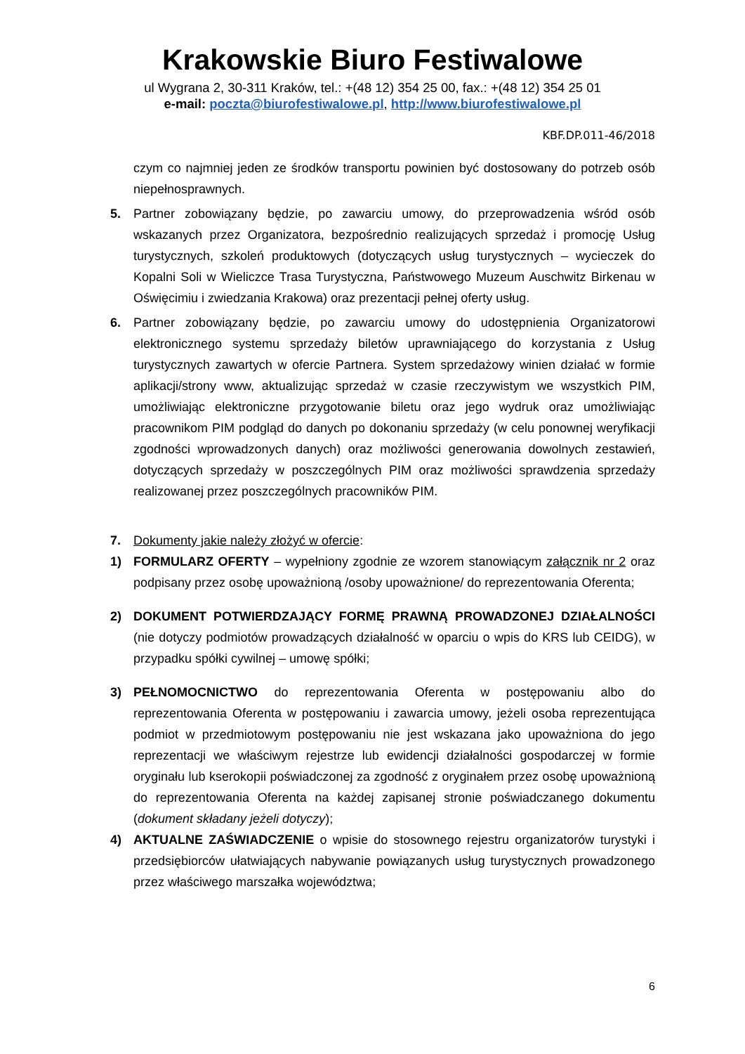Krakowskie Biuro Festiwalowe
ul Wygrana 2, 30-311 Kraków, tel.: +(48 12) 354 25 00, fax.: +(48 12) 354 25 01
e-mail: poczta@biurofestiwalowe.pl, http://www.biurofestiwalowe.pl
KBF.DP.011-46/2018
czym co najmniej jeden ze środków transportu powinien być dostosowany do potrzeb osób niepełnosprawnych.
5. Partner zobowiązany będzie, po zawarciu umowy, do przeprowadzenia wśród osób wskazanych przez Organizatora, bezpośrednio realizujących sprzedaż i promocję Usług turystycznych, szkoleń produktowych (dotyczących usług turystycznych – wycieczek do Kopalni Soli w Wieliczce Trasa Turystyczna, Państwowego Muzeum Auschwitz Birkenau w Oświęcimiu i zwiedzania Krakowa) oraz prezentacji pełnej oferty usług.
6. Partner zobowiązany będzie, po zawarciu umowy do udostępnienia Organizatorowi elektronicznego systemu sprzedaży biletów uprawniającego do korzystania z Usług turystycznych zawartych w ofercie Partnera. System sprzedażowy winien działać w formie aplikacji/strony www, aktualizując sprzedaż w czasie rzeczywistym we wszystkich PIM, umożliwiając elektroniczne przygotowanie biletu oraz jego wydruk oraz umożliwiając pracownikom PIM podgląd do danych po dokonaniu sprzedaży (w celu ponownej weryfikacji zgodności wprowadzonych danych) oraz możliwości generowania dowolnych zestawień, dotyczących sprzedaży w poszczególnych PIM oraz możliwości sprawdzenia sprzedaży realizowanej przez poszczególnych pracowników PIM.
7. Dokumenty jakie należy złożyć w ofercie:
1) FORMULARZ OFERTY – wypełniony zgodnie ze wzorem stanowiącym załącznik nr 2 oraz podpisany przez osobę upoważnioną /osoby upoważnione/ do reprezentowania Oferenta;
2) DOKUMENT POTWIERDZAJĄCY FORMĘ PRAWNĄ PROWADZONEJ DZIAŁALNOŚCI (nie dotyczy podmiotów prowadzących działalność w oparciu o wpis do KRS lub CEIDG), w przypadku spółki cywilnej – umowę spółki;
3) PEŁNOMOCNICTWO do reprezentowania Oferenta w postępowaniu albo do reprezentowania Oferenta w postępowaniu i zawarcia umowy, jeżeli osoba reprezentująca podmiot w przedmiotowym postępowaniu nie jest wskazana jako upoważniona do jego reprezentacji we właściwym rejestrze lub ewidencji działalności gospodarczej w formie oryginału lub kserokopii poświadczonej za zgodność z oryginałem przez osobę upoważnioną do reprezentowania Oferenta na każdej zapisanej stronie poświadczanego dokumentu (dokument składany jeżeli dotyczy);
4) AKTUALNE ZAŚWIADCZENIE o wpisie do stosownego rejestru organizatorów turystyki i przedsiębiorców ułatwiających nabywanie powiązanych usług turystycznych prowadzonego przez właściwego marszałka województwa;
6